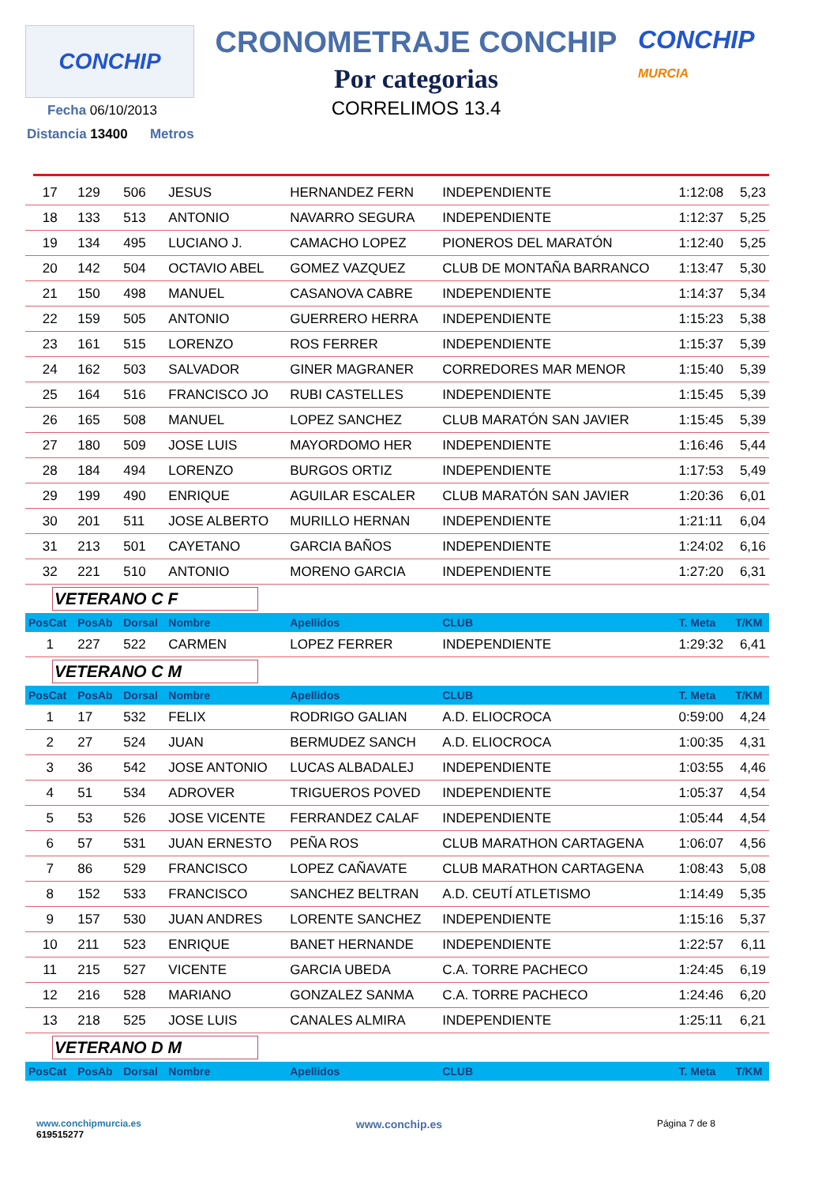CONCHIP
CRONOMETRAJE CONCHIP
Por categorias
CORRELIMOS 13.4
CONCHIP
MURCIA
Fecha 06/10/2013
Distancia 13400 Metros
| 17 | 129 | 506 | JESUS | HERNANDEZ FERN | INDEPENDIENTE | 1:12:08 | 5,23 |
| 18 | 133 | 513 | ANTONIO | NAVARRO SEGURA | INDEPENDIENTE | 1:12:37 | 5,25 |
| 19 | 134 | 495 | LUCIANO J. | CAMACHO LOPEZ | PIONEROS DEL MARATÓN | 1:12:40 | 5,25 |
| 20 | 142 | 504 | OCTAVIO ABEL | GOMEZ VAZQUEZ | CLUB DE MONTAÑA BARRANCO | 1:13:47 | 5,30 |
| 21 | 150 | 498 | MANUEL | CASANOVA CABRE | INDEPENDIENTE | 1:14:37 | 5,34 |
| 22 | 159 | 505 | ANTONIO | GUERRERO HERRA | INDEPENDIENTE | 1:15:23 | 5,38 |
| 23 | 161 | 515 | LORENZO | ROS FERRER | INDEPENDIENTE | 1:15:37 | 5,39 |
| 24 | 162 | 503 | SALVADOR | GINER MAGRANER | CORREDORES MAR MENOR | 1:15:40 | 5,39 |
| 25 | 164 | 516 | FRANCISCO JO | RUBI CASTELLES | INDEPENDIENTE | 1:15:45 | 5,39 |
| 26 | 165 | 508 | MANUEL | LOPEZ SANCHEZ | CLUB MARATÓN SAN JAVIER | 1:15:45 | 5,39 |
| 27 | 180 | 509 | JOSE LUIS | MAYORDOMO HER | INDEPENDIENTE | 1:16:46 | 5,44 |
| 28 | 184 | 494 | LORENZO | BURGOS ORTIZ | INDEPENDIENTE | 1:17:53 | 5,49 |
| 29 | 199 | 490 | ENRIQUE | AGUILAR ESCALER | CLUB MARATÓN SAN JAVIER | 1:20:36 | 6,01 |
| 30 | 201 | 511 | JOSE ALBERTO | MURILLO HERNAN | INDEPENDIENTE | 1:21:11 | 6,04 |
| 31 | 213 | 501 | CAYETANO | GARCIA BAÑOS | INDEPENDIENTE | 1:24:02 | 6,16 |
| 32 | 221 | 510 | ANTONIO | MORENO GARCIA | INDEPENDIENTE | 1:27:20 | 6,31 |
| VETERANO C F | | | | | | | |
| PosCat | PosAb | Dorsal | Nombre | Apellidos | CLUB | T. Meta | T/KM |
| 1 | 227 | 522 | CARMEN | LOPEZ FERRER | INDEPENDIENTE | 1:29:32 | 6,41 |
| VETERANO C M | | | | | | | |
| PosCat | PosAb | Dorsal | Nombre | Apellidos | CLUB | T. Meta | T/KM |
| 1 | 17 | 532 | FELIX | RODRIGO GALIAN | A.D. ELIOCROCA | 0:59:00 | 4,24 |
| 2 | 27 | 524 | JUAN | BERMUDEZ SANCH | A.D. ELIOCROCA | 1:00:35 | 4,31 |
| 3 | 36 | 542 | JOSE ANTONIO | LUCAS ALBADALEJ | INDEPENDIENTE | 1:03:55 | 4,46 |
| 4 | 51 | 534 | ADROVER | TRIGUEROS POVED | INDEPENDIENTE | 1:05:37 | 4,54 |
| 5 | 53 | 526 | JOSE VICENTE | FERRANDEZ CALAF | INDEPENDIENTE | 1:05:44 | 4,54 |
| 6 | 57 | 531 | JUAN ERNESTO | PEÑA ROS | CLUB MARATHON CARTAGENA | 1:06:07 | 4,56 |
| 7 | 86 | 529 | FRANCISCO | LOPEZ CAÑAVATE | CLUB MARATHON CARTAGENA | 1:08:43 | 5,08 |
| 8 | 152 | 533 | FRANCISCO | SANCHEZ BELTRAN | A.D. CEUTÍ ATLETISMO | 1:14:49 | 5,35 |
| 9 | 157 | 530 | JUAN ANDRES | LORENTE SANCHEZ | INDEPENDIENTE | 1:15:16 | 5,37 |
| 10 | 211 | 523 | ENRIQUE | BANET HERNANDE | INDEPENDIENTE | 1:22:57 | 6,11 |
| 11 | 215 | 527 | VICENTE | GARCIA UBEDA | C.A. TORRE PACHECO | 1:24:45 | 6,19 |
| 12 | 216 | 528 | MARIANO | GONZALEZ SANMA | C.A. TORRE PACHECO | 1:24:46 | 6,20 |
| 13 | 218 | 525 | JOSE LUIS | CANALES ALMIRA | INDEPENDIENTE | 1:25:11 | 6,21 |
| VETERANO D M | | | | | | | |
| PosCat | PosAb | Dorsal | Nombre | Apellidos | CLUB | T. Meta | T/KM |
www.conchipmurcia.es
619515277
www.conchip.es
Página 7 de 8